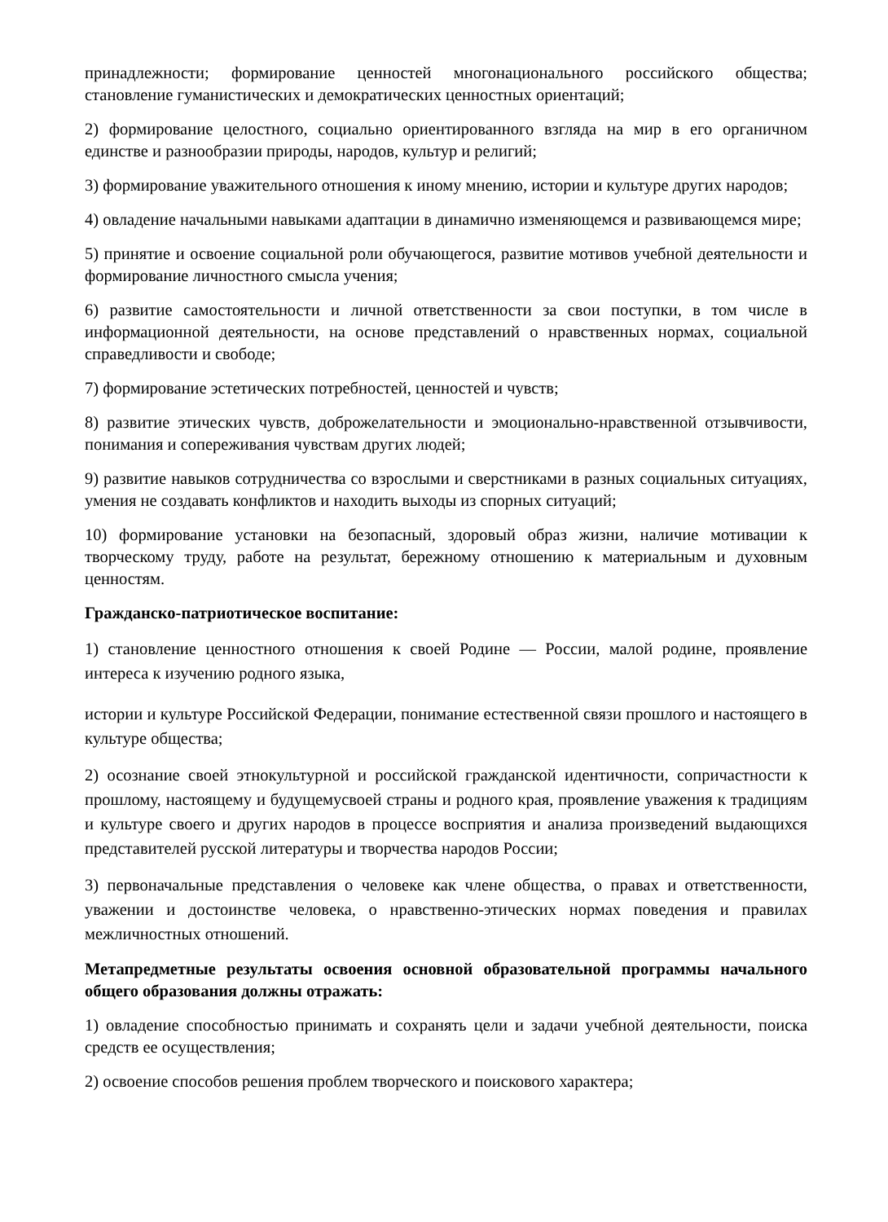принадлежности; формирование ценностей многонационального российского общества; становление гуманистических и демократических ценностных ориентаций;
2) формирование целостного, социально ориентированного взгляда на мир в его органичном единстве и разнообразии природы, народов, культур и религий;
3) формирование уважительного отношения к иному мнению, истории и культуре других народов;
4) овладение начальными навыками адаптации в динамично изменяющемся и развивающемся мире;
5) принятие и освоение социальной роли обучающегося, развитие мотивов учебной деятельности и формирование личностного смысла учения;
6) развитие самостоятельности и личной ответственности за свои поступки, в том числе в информационной деятельности, на основе представлений о нравственных нормах, социальной справедливости и свободе;
7) формирование эстетических потребностей, ценностей и чувств;
8) развитие этических чувств, доброжелательности и эмоционально-нравственной отзывчивости, понимания и сопереживания чувствам других людей;
9) развитие навыков сотрудничества со взрослыми и сверстниками в разных социальных ситуациях, умения не создавать конфликтов и находить выходы из спорных ситуаций;
10) формирование установки на безопасный, здоровый образ жизни, наличие мотивации к творческому труду, работе на результат, бережному отношению к материальным и духовным ценностям.
Гражданско-патриотическое воспитание:
1) становление ценностного отношения к своей Родине — России, малой родине, проявление интереса к изучению родного языка,
истории и культуре Российской Федерации, понимание естественной связи прошлого и настоящего в культуре общества;
2) осознание своей этнокультурной и российской гражданской идентичности, сопричастности к прошлому, настоящему и будущемусвоей страны и родного края, проявление уважения к традициям и культуре своего и других народов в процессе восприятия и анализа произведений выдающихся представителей русской литературы и творчества народов России;
3) первоначальные представления о человеке как члене общества, о правах и ответственности, уважении и достоинстве человека, о нравственно-этических нормах поведения и правилах межличностных отношений.
Метапредметные результаты освоения основной образовательной программы начального общего образования должны отражать:
1) овладение способностью принимать и сохранять цели и задачи учебной деятельности, поиска средств ее осуществления;
2) освоение способов решения проблем творческого и поискового характера;